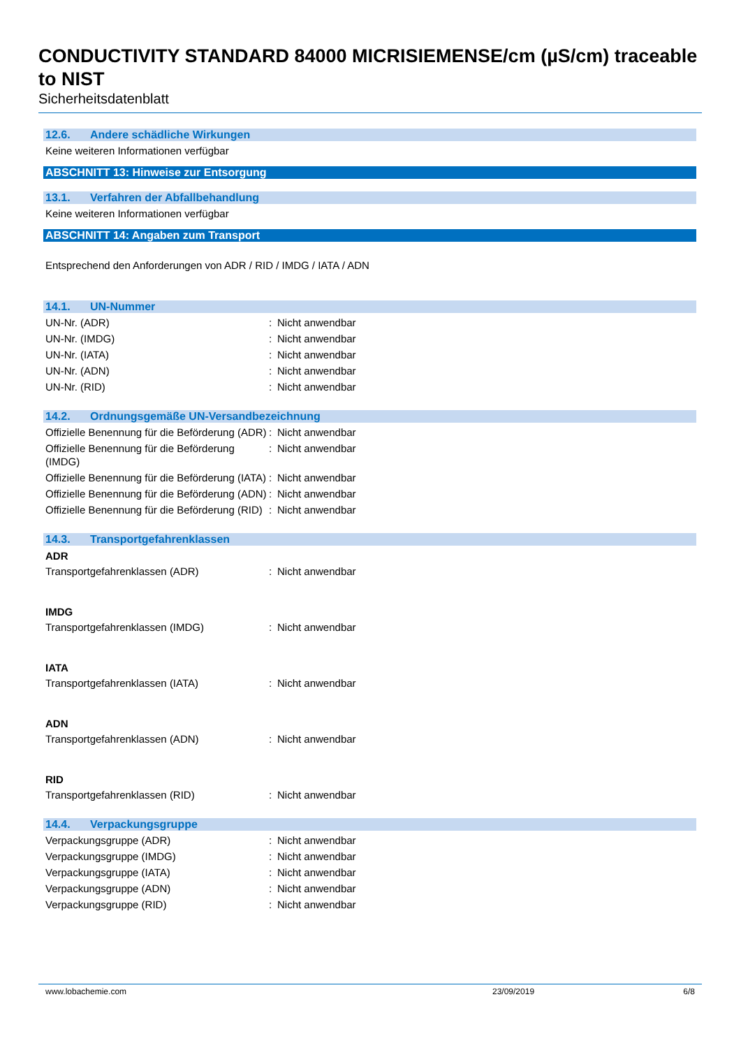CONDUCTIVITY STANDARD 84000 MICRISIEMENSE/cm (µS/cm) traceable to NIST
Sicherheitsdatenblatt
12.6. Andere schädliche Wirkungen
Keine weiteren Informationen verfügbar
ABSCHNITT 13: Hinweise zur Entsorgung
13.1. Verfahren der Abfallbehandlung
Keine weiteren Informationen verfügbar
ABSCHNITT 14: Angaben zum Transport
Entsprechend den Anforderungen von ADR / RID / IMDG / IATA / ADN
14.1. UN-Nummer
UN-Nr. (ADR) : Nicht anwendbar
UN-Nr. (IMDG) : Nicht anwendbar
UN-Nr. (IATA) : Nicht anwendbar
UN-Nr. (ADN) : Nicht anwendbar
UN-Nr. (RID) : Nicht anwendbar
14.2. Ordnungsgemäße UN-Versandbezeichnung
Offizielle Benennung für die Beförderung (ADR)
: Nicht anwendbar
Offizielle Benennung für die Beförderung (IMDG)
: Nicht anwendbar
Offizielle Benennung für die Beförderung (IATA)
: Nicht anwendbar
Offizielle Benennung für die Beförderung (ADN)
: Nicht anwendbar
Offizielle Benennung für die Beförderung (RID)
: Nicht anwendbar
14.3. Transportgefahrenklassen
ADR
Transportgefahrenklassen (ADR) : Nicht anwendbar
IMDG
Transportgefahrenklassen (IMDG) : Nicht anwendbar
IATA
Transportgefahrenklassen (IATA) : Nicht anwendbar
ADN
Transportgefahrenklassen (ADN) : Nicht anwendbar
RID
Transportgefahrenklassen (RID) : Nicht anwendbar
14.4. Verpackungsgruppe
Verpackungsgruppe (ADR) : Nicht anwendbar
Verpackungsgruppe (IMDG) : Nicht anwendbar
Verpackungsgruppe (IATA) : Nicht anwendbar
Verpackungsgruppe (ADN) : Nicht anwendbar
Verpackungsgruppe (RID) : Nicht anwendbar
www.lobachemie.com 23/09/2019 6/8